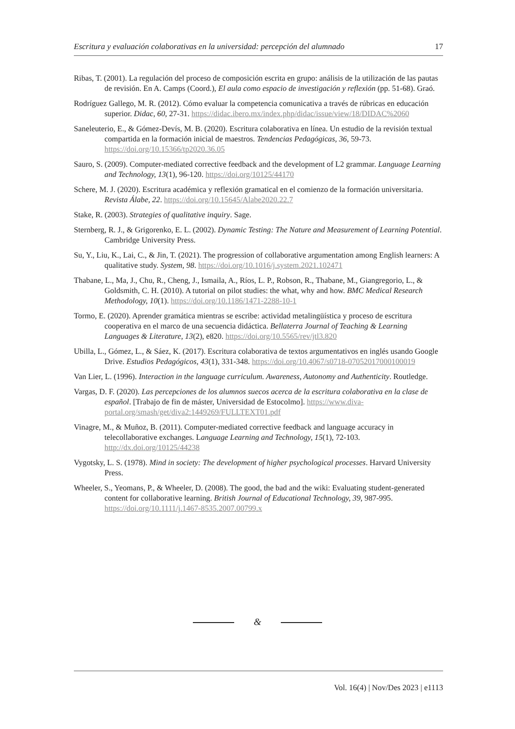Escritura y evaluación colaborativas en la universidad: percepción del alumnado 17
Ribas, T. (2001). La regulación del proceso de composición escrita en grupo: análisis de la utilización de las pautas de revisión. En A. Camps (Coord.), El aula como espacio de investigación y reflexión (pp. 51-68). Graó.
Rodríguez Gallego, M. R. (2012). Cómo evaluar la competencia comunicativa a través de rúbricas en educación superior. Didac, 60, 27-31. https://didac.ibero.mx/index.php/didac/issue/view/18/DIDAC%2060
Saneleuterio, E., & Gómez-Devís, M. B. (2020). Escritura colaborativa en línea. Un estudio de la revisión textual compartida en la formación inicial de maestros. Tendencias Pedagógicas, 36, 59-73. https://doi.org/10.15366/tp2020.36.05
Sauro, S. (2009). Computer-mediated corrective feedback and the development of L2 grammar. Language Learning and Technology, 13(1), 96-120. https://doi.org/10125/44170
Schere, M. J. (2020). Escritura académica y reflexión gramatical en el comienzo de la formación universitaria. Revista Álabe, 22. https://doi.org/10.15645/Alabe2020.22.7
Stake, R. (2003). Strategies of qualitative inquiry. Sage.
Sternberg, R. J., & Grigorenko, E. L. (2002). Dynamic Testing: The Nature and Measurement of Learning Potential. Cambridge University Press.
Su, Y., Liu, K., Lai, C., & Jin, T. (2021). The progression of collaborative argumentation among English learners: A qualitative study. System, 98. https://doi.org/10.1016/j.system.2021.102471
Thabane, L., Ma, J., Chu, R., Cheng, J., Ismaila, A., Ríos, L. P., Robson, R., Thabane, M., Giangregorio, L., & Goldsmith, C. H. (2010). A tutorial on pilot studies: the what, why and how. BMC Medical Research Methodology, 10(1). https://doi.org/10.1186/1471-2288-10-1
Tormo, E. (2020). Aprender gramática mientras se escribe: actividad metalingüística y proceso de escritura cooperativa en el marco de una secuencia didáctica. Bellaterra Journal of Teaching & Learning Languages & Literature, 13(2), e820. https://doi.org/10.5565/rev/jtl3.820
Ubilla, L., Gómez, L., & Sáez, K. (2017). Escritura colaborativa de textos argumentativos en inglés usando Google Drive. Estudios Pedagógicos, 43(1), 331-348. https://doi.org/10.4067/s0718-07052017000100019
Van Lier, L. (1996). Interaction in the language curriculum. Awareness, Autonomy and Authenticity. Routledge.
Vargas, D. F. (2020). Las percepciones de los alumnos suecos acerca de la escritura colaborativa en la clase de español. [Trabajo de fin de máster, Universidad de Estocolmo]. https://www.diva-portal.org/smash/get/diva2:1449269/FULLTEXT01.pdf
Vinagre, M., & Muñoz, B. (2011). Computer-mediated corrective feedback and language accuracy in telecollaborative exchanges. Language Learning and Technology, 15(1), 72-103. http://dx.doi.org/10125/44238
Vygotsky, L. S. (1978). Mind in society: The development of higher psychological processes. Harvard University Press.
Wheeler, S., Yeomans, P., & Wheeler, D. (2008). The good, the bad and the wiki: Evaluating student-generated content for collaborative learning. British Journal of Educational Technology, 39, 987-995. https://doi.org/10.1111/j.1467-8535.2007.00799.x
&
Vol. 16(4) | Nov/Des 2023 | e1113